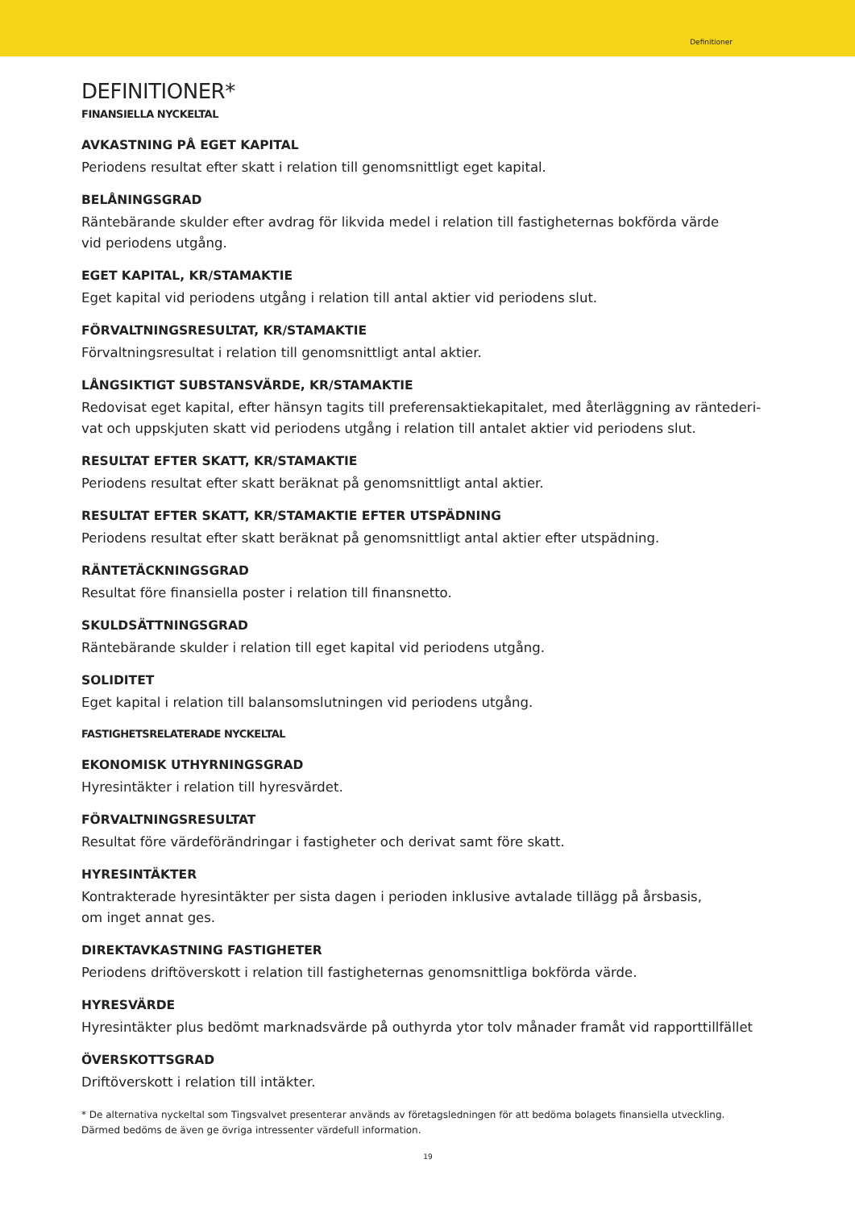Definitioner
DEFINITIONER*
FINANSIELLA NYCKELTAL
AVKASTNING PÅ EGET KAPITAL
Periodens resultat efter skatt i relation till genomsnittligt eget kapital.
BELÅNINGSGRAD
Räntebärande skulder efter avdrag för likvida medel i relation till fastigheternas bokförda värde
vid periodens utgång.
EGET KAPITAL, KR/STAMAKTIE
Eget kapital vid periodens utgång i relation till antal aktier vid periodens slut.
FÖRVALTNINGSRESULTAT, KR/STAMAKTIE
Förvaltningsresultat i relation till genomsnittligt antal aktier.
LÅNGSIKTIGT SUBSTANSVÄRDE, KR/STAMAKTIE
Redovisat eget kapital, efter hänsyn tagits till preferensaktiekapitalet, med återläggning av räntederi-
vat och uppskjuten skatt vid periodens utgång i relation till antalet aktier vid periodens slut.
RESULTAT EFTER SKATT, KR/STAMAKTIE
Periodens resultat efter skatt beräknat på genomsnittligt antal aktier.
RESULTAT EFTER SKATT, KR/STAMAKTIE EFTER UTSPÄDNING
Periodens resultat efter skatt beräknat på genomsnittligt antal aktier efter utspädning.
RÄNTETÄCKNINGSGRAD
Resultat före finansiella poster i relation till finansnetto.
SKULDSÄTTNINGSGRAD
Räntebärande skulder i relation till eget kapital vid periodens utgång.
SOLIDITET
Eget kapital i relation till balansomslutningen vid periodens utgång.
FASTIGHETSRELATERADE NYCKELTAL
EKONOMISK UTHYRNINGSGRAD
Hyresintäkter i relation till hyresvärdet.
FÖRVALTNINGSRESULTAT
Resultat före värdeförändringar i fastigheter och derivat samt före skatt.
HYRESINTÄKTER
Kontrakterade hyresintäkter per sista dagen i perioden inklusive avtalade tillägg på årsbasis,
om inget annat ges.
DIREKTAVKASTNING FASTIGHETER
Periodens driftöverskott i relation till fastigheternas genomsnittliga bokförda värde.
HYRESVÄRDE
Hyresintäkter plus bedömt marknadsvärde på outhyrda ytor tolv månader framåt vid rapporttillfället
ÖVERSKOTTSGRAD
Driftöverskott i relation till intäkter.
* De alternativa nyckeltal som Tingsvalvet presenterar används av företagsledningen för att bedöma bolagets finansiella utveckling.
Därmed bedöms de även ge övriga intressenter värdefull information.
19